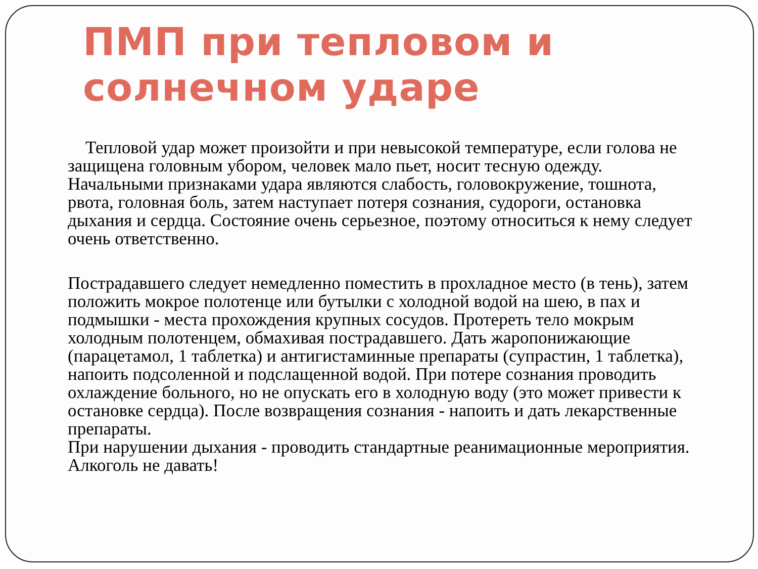ПМП при тепловом и солнечном ударе
Тепловой удар может произойти и при невысокой температуре, если голова не защищена головным убором, человек мало пьет, носит тесную одежду. Начальными признаками удара являются слабость, головокружение, тошнота, рвота, головная боль, затем наступает потеря сознания, судороги, остановка дыхания и сердца. Состояние очень серьезное, поэтому относиться к нему следует очень ответственно.
Пострадавшего следует немедленно поместить в прохладное место (в тень), затем положить мокрое полотенце или бутылки с холодной водой на шею, в пах и подмышки - места прохождения крупных сосудов. Протереть тело мокрым холодным полотенцем, обмахивая пострадавшего. Дать жаропонижающие (парацетамол, 1 таблетка) и антигистаминные препараты (супрастин, 1 таблетка), напоить подсоленной и подслащенной водой. При потере сознания проводить охлаждение больного, но не опускать его в холодную воду (это может привести к остановке сердца). После возвращения сознания - напоить и дать лекарственные препараты.
При нарушении дыхания - проводить стандартные реанимационные мероприятия.
Алкоголь не давать!